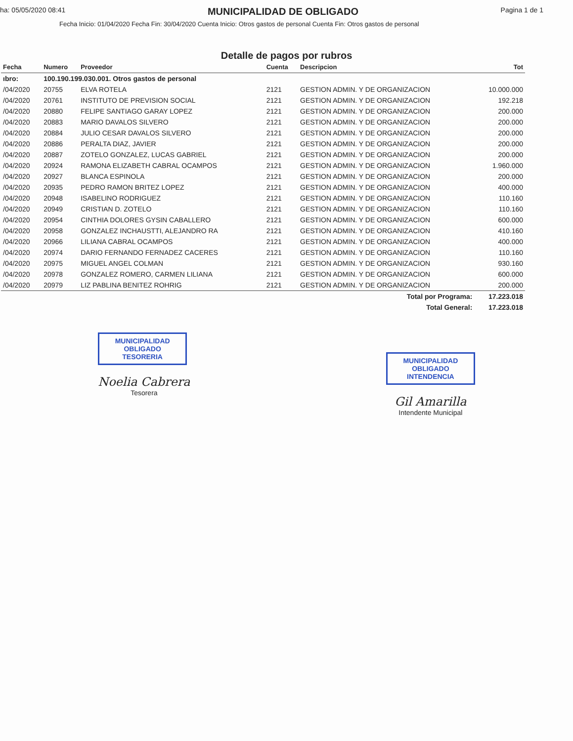ha: 05/05/2020 08:41
MUNICIPALIDAD DE OBLIGADO
Pagina 1 de 1
Fecha Inicio: 01/04/2020 Fecha Fin: 30/04/2020 Cuenta Inicio: Otros gastos de personal Cuenta Fin: Otros gastos de personal
Detalle de pagos por rubros
| Fecha | Numero | Proveedor | Cuenta | Descripcion | Tot |
| --- | --- | --- | --- | --- | --- |
| ıbro: | 100.190.199.030.001. Otros gastos de personal | | | | |
| /04/2020 | 20755 | ELVA ROTELA | 2121 | GESTION ADMIN. Y DE ORGANIZACION | 10.000.000 |
| /04/2020 | 20761 | INSTITUTO DE PREVISION SOCIAL | 2121 | GESTION ADMIN. Y DE ORGANIZACION | 192.218 |
| /04/2020 | 20880 | FELIPE SANTIAGO GARAY LOPEZ | 2121 | GESTION ADMIN. Y DE ORGANIZACION | 200.000 |
| /04/2020 | 20883 | MARIO DAVALOS SILVERO | 2121 | GESTION ADMIN. Y DE ORGANIZACION | 200.000 |
| /04/2020 | 20884 | JULIO CESAR DAVALOS SILVERO | 2121 | GESTION ADMIN. Y DE ORGANIZACION | 200.000 |
| /04/2020 | 20886 | PERALTA DIAZ, JAVIER | 2121 | GESTION ADMIN. Y DE ORGANIZACION | 200.000 |
| /04/2020 | 20887 | ZOTELO GONZALEZ, LUCAS GABRIEL | 2121 | GESTION ADMIN. Y DE ORGANIZACION | 200.000 |
| /04/2020 | 20924 | RAMONA ELIZABETH CABRAL OCAMPOS | 2121 | GESTION ADMIN. Y DE ORGANIZACION | 1.960.000 |
| /04/2020 | 20927 | BLANCA ESPINOLA | 2121 | GESTION ADMIN. Y DE ORGANIZACION | 200.000 |
| /04/2020 | 20935 | PEDRO RAMON BRITEZ LOPEZ | 2121 | GESTION ADMIN. Y DE ORGANIZACION | 400.000 |
| /04/2020 | 20948 | ISABELINO RODRIGUEZ | 2121 | GESTION ADMIN. Y DE ORGANIZACION | 110.160 |
| /04/2020 | 20949 | CRISTIAN D. ZOTELO | 2121 | GESTION ADMIN. Y DE ORGANIZACION | 110.160 |
| /04/2020 | 20954 | CINTHIA DOLORES GYSIN CABALLERO | 2121 | GESTION ADMIN. Y DE ORGANIZACION | 600.000 |
| /04/2020 | 20958 | GONZALEZ INCHAUSTTI, ALEJANDRO RA | 2121 | GESTION ADMIN. Y DE ORGANIZACION | 410.160 |
| /04/2020 | 20966 | LILIANA CABRAL OCAMPOS | 2121 | GESTION ADMIN. Y DE ORGANIZACION | 400.000 |
| /04/2020 | 20974 | DARIO FERNANDO FERNADEZ CACERES | 2121 | GESTION ADMIN. Y DE ORGANIZACION | 110.160 |
| /04/2020 | 20975 | MIGUEL ANGEL COLMAN | 2121 | GESTION ADMIN. Y DE ORGANIZACION | 930.160 |
| /04/2020 | 20978 | GONZALEZ ROMERO, CARMEN LILIANA | 2121 | GESTION ADMIN. Y DE ORGANIZACION | 600.000 |
| /04/2020 | 20979 | LIZ PABLINA BENITEZ ROHRIG | 2121 | GESTION ADMIN. Y DE ORGANIZACION | 200.000 |
| Total por Programa: | | | | | 17.223.018 |
| Total General: | | | | | 17.223.018 |
MUNICIPALIDAD
OBLIGADO
TESORERIA
Noelia Cabrera
Tesorera
MUNICIPALIDAD
OBLIGADO
INTENDENCIA
Gil Amarilla
Intendente Municipal